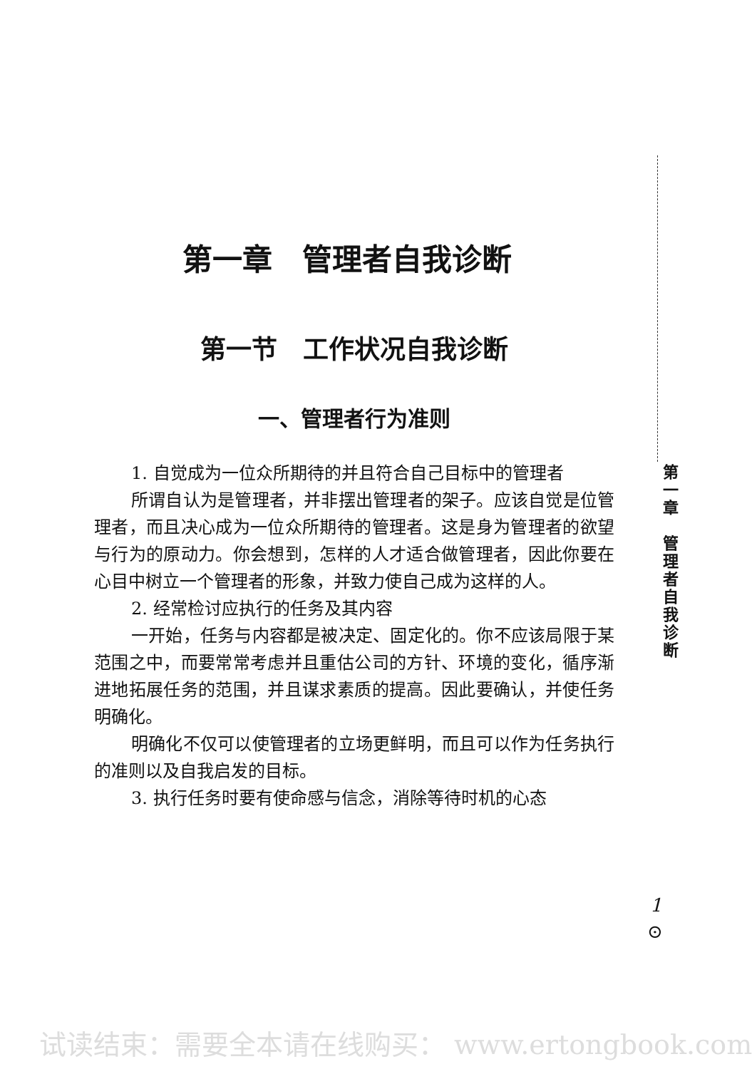第一章　管理者自我诊断
第一节　工作状况自我诊断
一、管理者行为准则
1. 自觉成为一位众所期待的并且符合自己目标中的管理者
所谓自认为是管理者，并非摆出管理者的架子。应该自觉是位管理者，而且决心成为一位众所期待的管理者。这是身为管理者的欲望与行为的原动力。你会想到，怎样的人才适合做管理者，因此你要在心目中树立一个管理者的形象，并致力使自己成为这样的人。
2. 经常检讨应执行的任务及其内容
一开始，任务与内容都是被决定、固定化的。你不应该局限于某范围之中，而要常常考虑并且重估公司的方针、环境的变化，循序渐进地拓展任务的范围，并且谋求素质的提高。因此要确认，并使任务明确化。
明确化不仅可以使管理者的立场更鲜明，而且可以作为任务执行的准则以及自我启发的目标。
3. 执行任务时要有使命感与信念，消除等待时机的心态
第
一
章
管
理
者
自
我
诊
断
1
⊙
试读结束：需要全本请在线购买： www.ertongbook.com